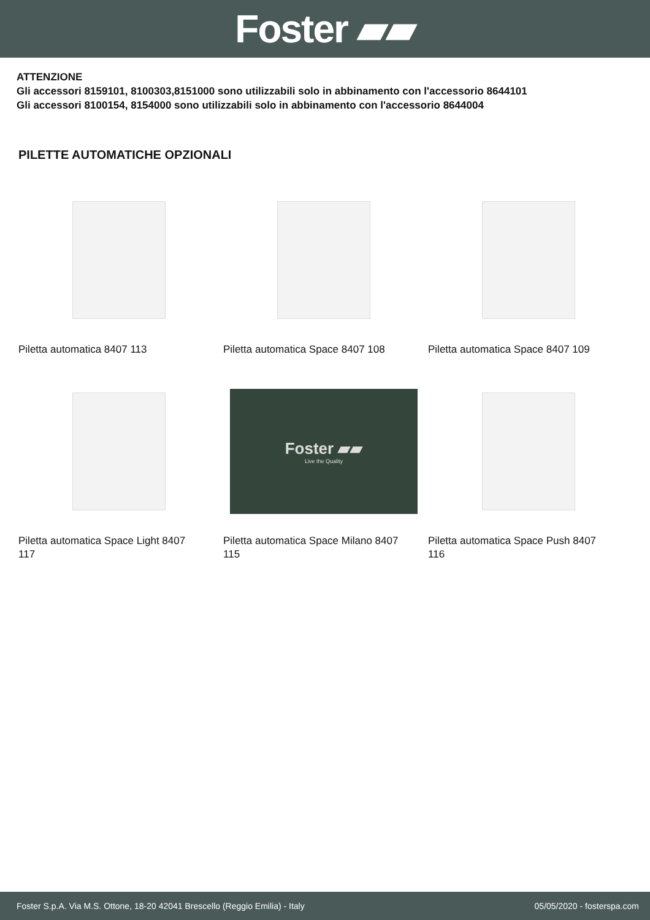Foster ▰▰
ATTENZIONE
Gli accessori 8159101, 8100303,8151000 sono utilizzabili solo in abbinamento con l'accessorio 8644101
Gli accessori 8100154, 8154000 sono utilizzabili solo in abbinamento con l'accessorio 8644004
PILETTE AUTOMATICHE OPZIONALI
Piletta automatica 8407 113
Piletta automatica Space 8407 108
Piletta automatica Space 8407 109
Piletta automatica Space Light 8407 117
Foster ▰▰
Live the Quality
Piletta automatica Space Milano 8407 115
Piletta automatica Space Push 8407 116
Foster S.p.A. Via M.S. Ottone, 18-20 42041 Brescello (Reggio Emilia) - Italy 05/05/2020 - fosterspa.com